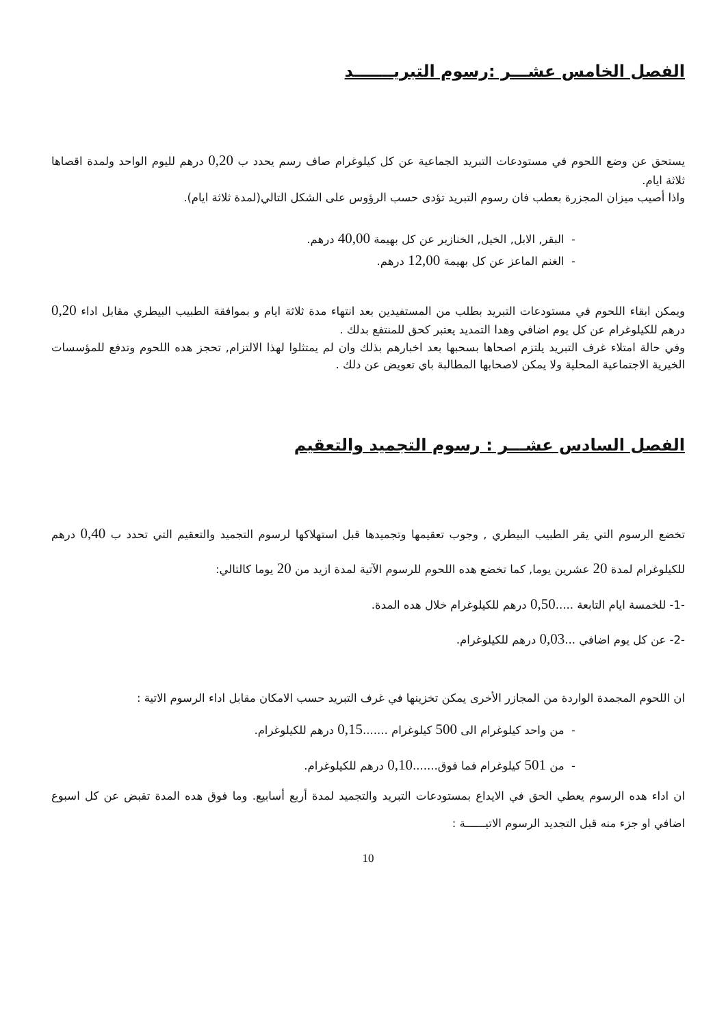الفصل الخامس عشـــر :رسوم التبريـــــــد
يستحق عن وضع اللحوم في مستودعات التبريد الجماعية عن كل كيلوغرام صاف رسم يحدد ب 0,20 درهم لليوم الواحد ولمدة اقصاها ثلاثة ايام.
واذا أصيب ميزان المجزرة بعطب فان رسوم التبريد تؤدى حسب الرؤوس على الشكل التالي(لمدة ثلاثة ايام).
- البقر, الابل, الخيل, الخنازير عن كل بهيمة 40,00 درهم.
- الغنم الماعز عن كل بهيمة 12,00 درهم.
ويمكن ابقاء اللحوم في مستودعات التبريد بطلب من المستفيدين بعد انتهاء مدة ثلاثة ايام و بموافقة الطبيب البيطري مقابل اداء 0,20 درهم للكيلوغرام عن كل يوم اضافي وهدا التمديد يعتبر كحق للمنتفع بدلك .
وفي حالة امتلاء غرف التبريد يلتزم اصحاها بسحبها بعد اخبارهم بذلك وان لم يمتثلوا لهذا الالتزام, تحجز هده اللحوم وتدفع للمؤسسات الخيرية الاجتماعية المحلية ولا يمكن لاصحابها المطالبة باي تعويض عن دلك .
الفصل السادس عشـــر : رسوم التجميد والتعقيم
تخضع الرسوم التي يقر الطبيب البيطري , وجوب تعقيمها وتجميدها قبل استهلاكها لرسوم التجميد والتعقيم التي تحدد ب 0,40 درهم للكيلوغرام لمدة 20 عشرين يوما, كما تخضع هده اللحوم للرسوم الآتية لمدة ازيد من 20 يوما كالتالي:
-1- للخمسة ايام التابعة .....0,50 درهم للكيلوغرام خلال هده المدة.
-2- عن كل يوم اضافي ...0,03 درهم للكيلوغرام.
ان اللحوم المجمدة الواردة من المجازر الأخرى يمكن تخزينها في غرف التبريد حسب الامكان مقابل اداء الرسوم الاتية :
- من واحد كيلوغرام الى 500 كيلوغرام .......0,15 درهم للكيلوغرام.
- من 501 كيلوغرام فما فوق.......0,10 درهم للكيلوغرام.
ان اداء هده الرسوم يعطي الحق في الايداع بمستودعات التبريد والتجميد لمدة أربع أسابيع. وما فوق هده المدة تقبض عن كل اسبوع اضافي او جزء منه قبل التجديد الرسوم الاتيــــــة :
10